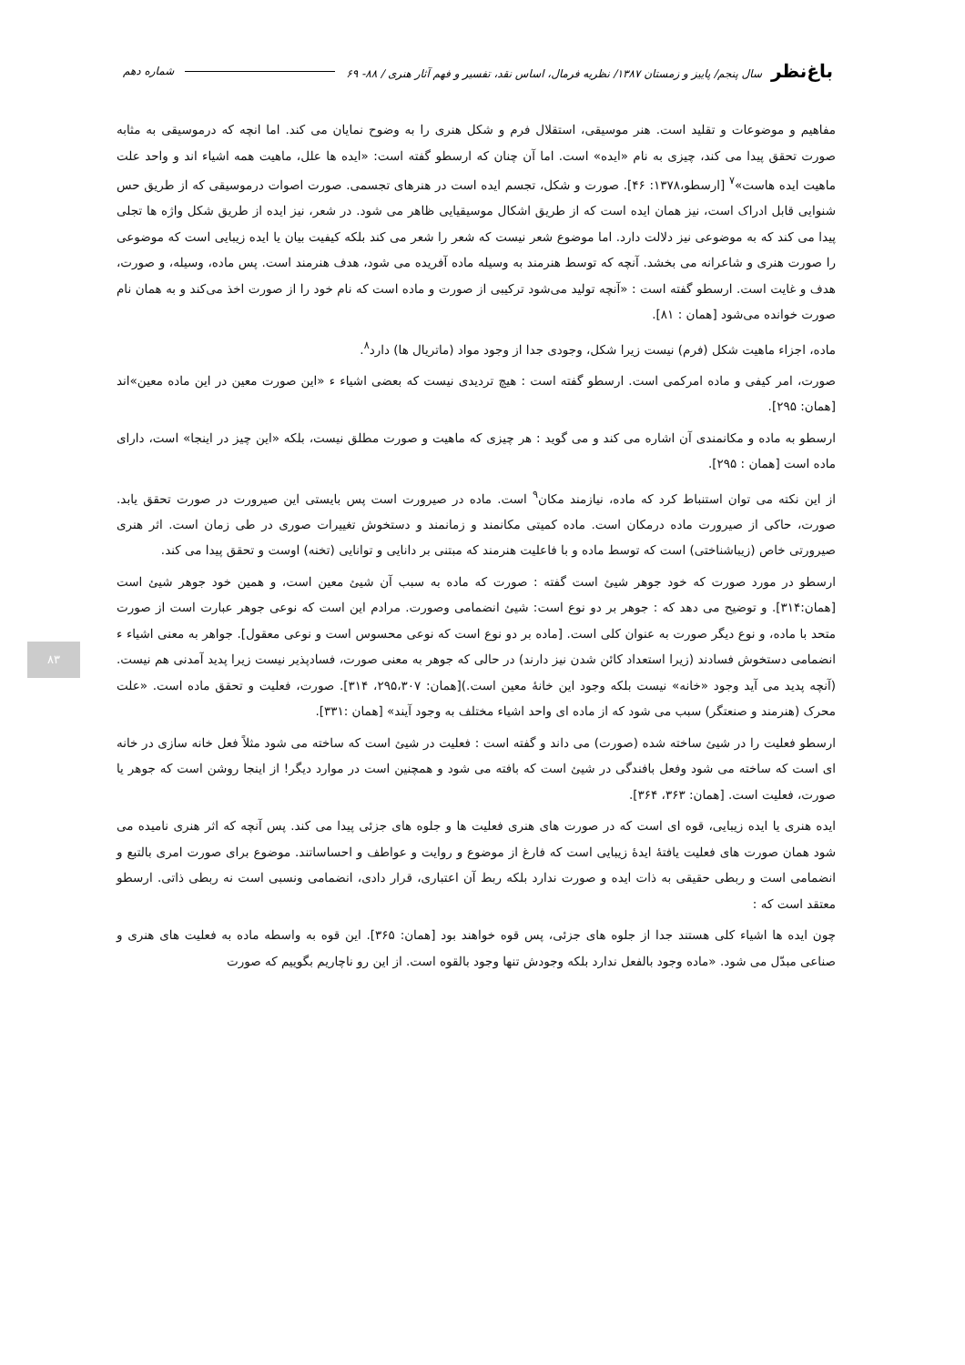باغ‌نظر سال پنجم/ پاییز و زمستان ۱۳۸۷/ نظریه فرمال، اساس نقد، تفسیر و فهم آثار هنری / ۸۸- ۶۹ شماره دهم
مفاهیم و موضوعات و تقلید است. هنر موسیقی، استقلال فرم و شکل هنری را به وضوح نمایان می کند. اما انچه که درموسیقی به مثابه صورت تحقق پیدا می کند، چیزی به نام «ایده» است. اما آن چنان که ارسطو گفته است: «ایده ها علل، ماهیت همه اشیاء اند و واحد علت ماهیت ایده هاست»<sup>۷</sup> [ارسطو،۱۳۷۸: ۴۶]. صورت و شکل، تجسم ایده است در هنرهای تجسمی. صورت اصوات درموسیقی که از طریق حس شنوایی قابل ادراک است، نیز همان ایده است که از طریق اشکال موسیقیایی ظاهر می شود. در شعر، نیز ایده از طریق شکل واژه ها تجلی پیدا می کند که به موضوعی نیز دلالت دارد. اما موضوع شعر نیست که شعر را شعر می کند بلکه کیفیت بیان یا ایده زیبایی است که موضوعی را صورت هنری و شاعرانه می بخشد. آنچه که توسط هنرمند به وسیله ماده آفریده می شود، هدف هنرمند است. پس ماده، وسیله، و صورت، هدف و غایت است. ارسطو گفته است : «آنچه تولید می‌شود ترکیبی از صورت و ماده است که نام خود را از صورت اخذ می‌کند و به همان نام صورت خوانده می‌شود [همان : ۸۱].
ماده، اجزاء ماهیت شکل (فرم) نیست زیرا شکل، وجودی جدا از وجود مواد (ماتریال ها) دارد<sup>۸</sup>.
صورت، امر کیفی و ماده امرکمی است. ارسطو گفته است : هیچ تردیدی نیست که بعضی اشیاء ء «این صورت معین در این ماده معین»اند [همان: ۲۹۵].
ارسطو به ماده و مکانمندی آن اشاره می کند و می گوید : هر چیزی که ماهیت و صورت مطلق نیست، بلکه «این چیز در اینجا» است، دارای ماده است [همان : ۲۹۵].
از این نکته می توان استنباط کرد که ماده، نیازمند مکان<sup>۹</sup> است. ماده در صیرورت است پس بایستی این صیرورت در صورت تحقق یابد. صورت، حاکی از صیرورت ماده درمکان است. ماده کمیتی مکانمند و زمانمند و دستخوش تغییرات صوری در طی زمان است. اثر هنری صیرورتی خاص (زیباشناختی) است که توسط ماده و با فاعلیت هنرمند که مبتنی بر دانایی و توانایی (تخنه) اوست و تحقق پیدا می کند.
ارسطو در مورد صورت که خود جوهر شیئ است گفته : صورت که ماده به سبب آن شیئ معین است، و همین خود جوهر شیئ است [همان:۳۱۴]. و توضیح می دهد که : جوهر بر دو نوع است: شیئ انضمامی وصورت. مرادم این است که نوعی جوهر عبارت است از صورت متحد با ماده، و نوع دیگر صورت به عنوان کلی است. [ماده بر دو نوع است که نوعی محسوس است و نوعی معقول]. جواهر به معنی اشیاء ء انضمامی دستخوش فسادند (زیرا استعداد کائن شدن نیز دارند) در حالی که جوهر به معنی صورت، فسادپذیر نیست زیرا پدید آمدنی هم نیست. (آنچه پدید می آید وجود «خانه» نیست بلکه وجود این خانهٔ معین است.)[همان: ۲۹۵،۳۰۷، ۳۱۴]. صورت، فعلیت و تحقق ماده است. «علت محرک (هنرمند و صنعتگر) سبب می شود که از ماده ای واحد اشیاء مختلف به وجود آیند» [همان :۳۳۱].
ارسطو فعلیت را در شیئ ساخته شده (صورت) می داند و گفته است : فعلیت در شیئ است که ساخته می شود مثلاً فعل خانه سازی در خانه ای است که ساخته می شود وفعل بافندگی در شیئ است که بافته می شود و همچنین است در موارد دیگر! از اینجا روشن است که جوهر یا صورت، فعلیت است. [همان: ۳۶۳، ۳۶۴].
ایده هنری یا ایده زیبایی، قوه ای است که در صورت های هنری فعلیت ها و جلوه های جزئی پیدا می کند. پس آنچه که اثر هنری نامیده می شود همان صورت های فعلیت یافتهٔ ایدهٔ زیبایی است که فارغ از موضوع و روایت و عواطف و احساساتند. موضوع برای صورت امری بالتبع و انضمامی است و ربطی حقیقی به ذات ایده و صورت ندارد بلکه ربط آن اعتباری، قرار دادی، انضمامی ونسبی است نه ربطی ذاتی. ارسطو معتقد است که :
چون ایده ها اشیاء کلی هستند جدا از جلوه های جزئی، پس قوه خواهند بود [همان: ۳۶۵]. این قوه به واسطه ماده به فعلیت های هنری و صناعی مبدّل می شود. «ماده وجود بالفعل ندارد بلکه وجودش تنها وجود بالقوه است. از این رو ناچاریم بگوییم که صورت
۸۳